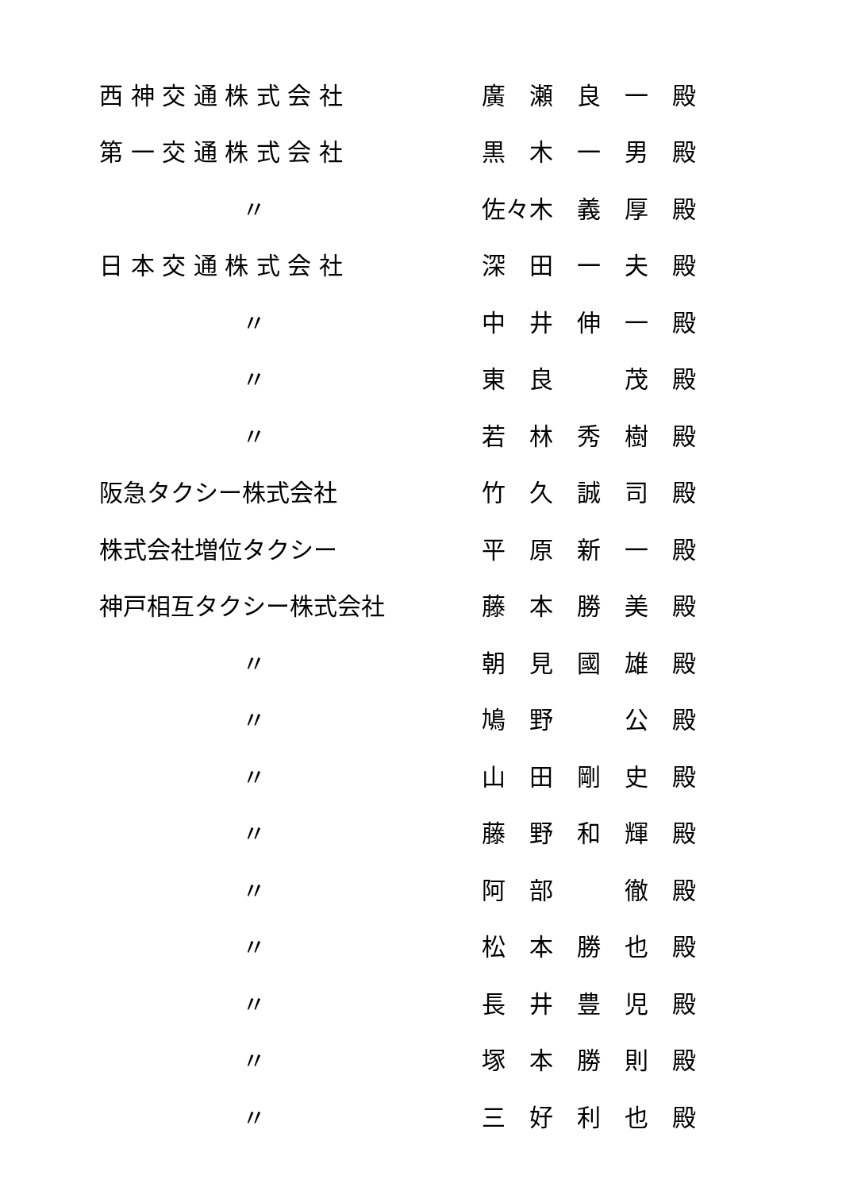| 西 神 交 通 株 式 会 社 | 廣 瀬 良 一 殿 |
| 第 一 交 通 株 式 会 社 | 黒 木 一 男 殿 |
| 〃 | 佐々木 義 厚 殿 |
| 日 本 交 通 株 式 会 社 | 深 田 一 夫 殿 |
| 〃 | 中 井 伸 一 殿 |
| 〃 | 東 良 茂 殿 |
| 〃 | 若 林 秀 樹 殿 |
| 阪急タクシー株式会社 | 竹 久 誠 司 殿 |
| 株式会社増位タクシー | 平 原 新 一 殿 |
| 神戸相互タクシー株式会社 | 藤 本 勝 美 殿 |
| 〃 | 朝 見 國 雄 殿 |
| 〃 | 鳩 野 公 殿 |
| 〃 | 山 田 剛 史 殿 |
| 〃 | 藤 野 和 輝 殿 |
| 〃 | 阿 部 徹 殿 |
| 〃 | 松 本 勝 也 殿 |
| 〃 | 長 井 豊 児 殿 |
| 〃 | 塚 本 勝 則 殿 |
| 〃 | 三 好 利 也 殿 |